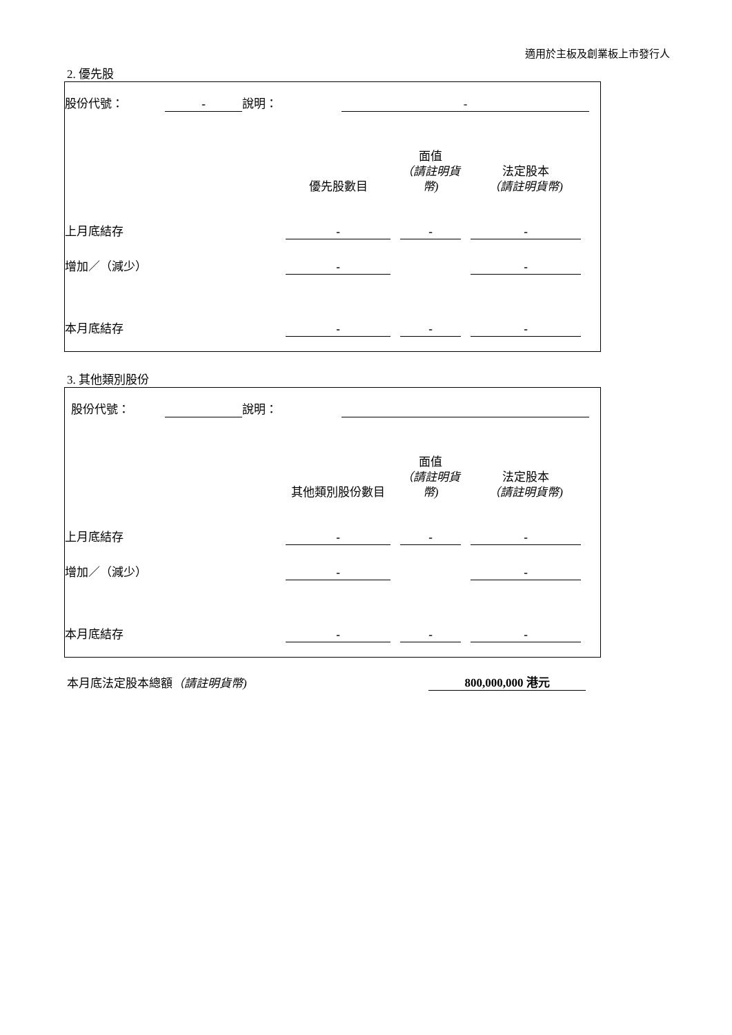適用於主板及創業板上市發行人
2. 優先股
| 股份代號： | - | 說明： | - | |
| | 優先股數目 | | 面值 （請註明貨幣) | | 法定股本 （請註明貨幣) | |
| 上月底結存 | - | | - | | - | |
| 增加／（減少） | - | | | | - | |
| 本月底結存 | - | | - | | - | |
3. 其他類別股份
| 股份代號： | | 說明： | | |
| | 其他類別股份數目 | | 面值 （請註明貨幣) | | 法定股本 （請註明貨幣) | |
| 上月底結存 | - | | - | | - | |
| 增加／（減少） | - | | | | - | |
| 本月底結存 | - | | - | | - | |
| 本月底法定股本總額 （請註明貨幣) | 800,000,000 港元 |